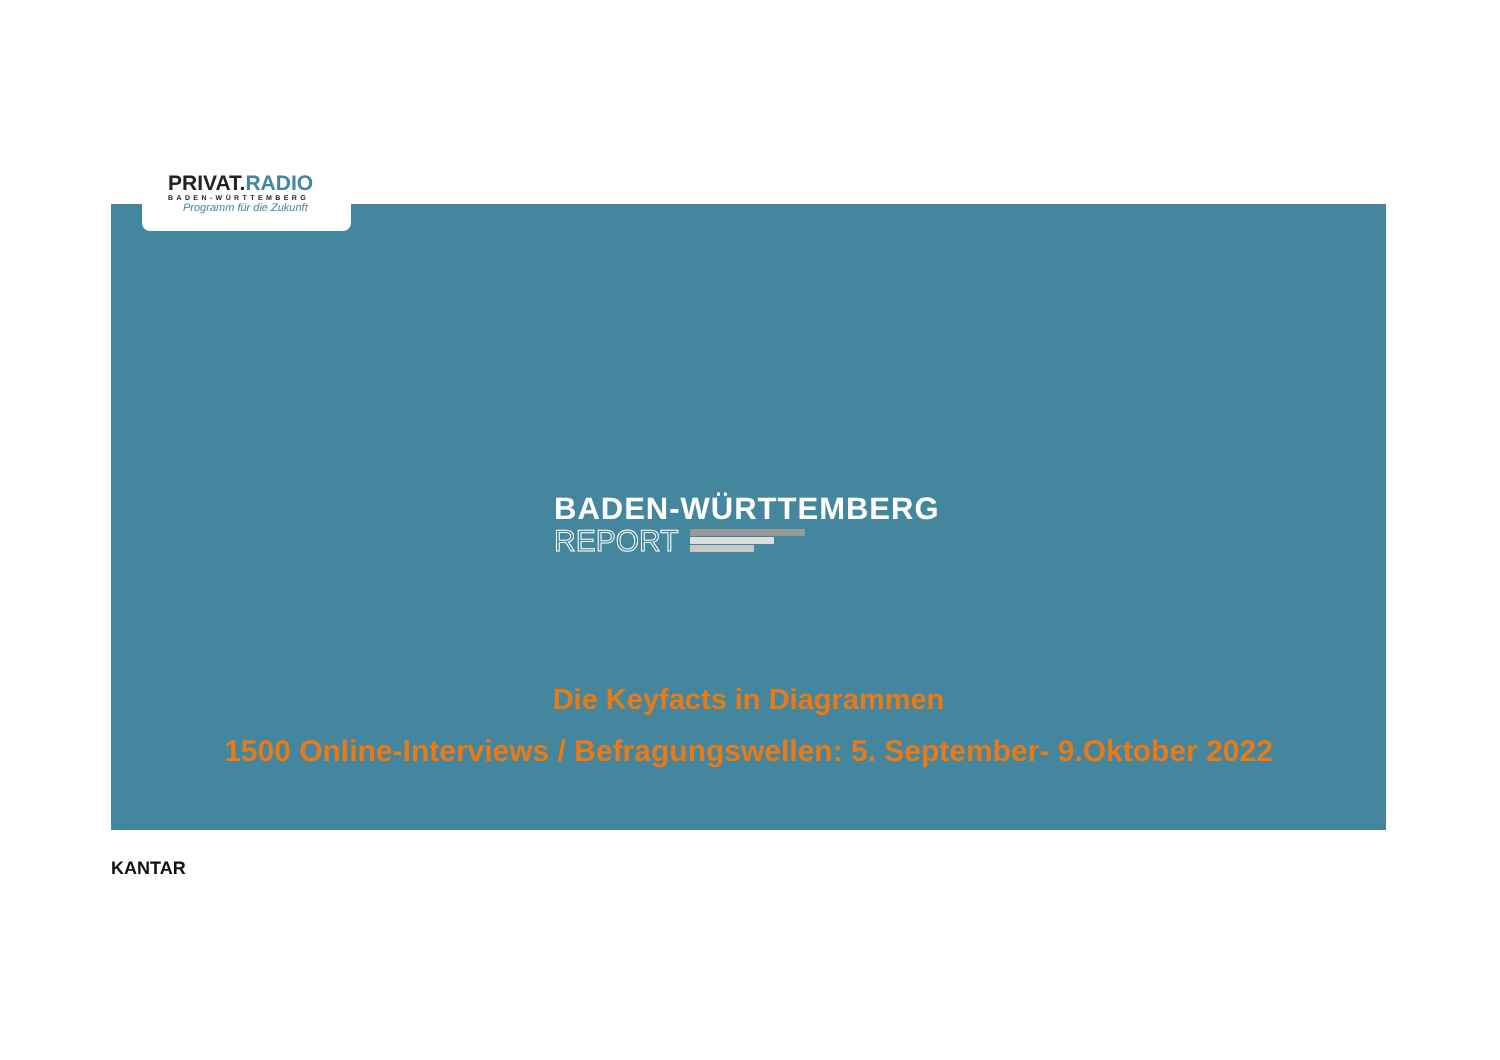PRIVAT.RADIO
BADEN-WÜRTTEMBERG
Programm für die Zukunft
BADEN-WÜRTTEMBERG
REPORT
Die Keyfacts in Diagrammen
1500 Online-Interviews / Befragungswellen: 5. September- 9.Oktober 2022
KANTAR